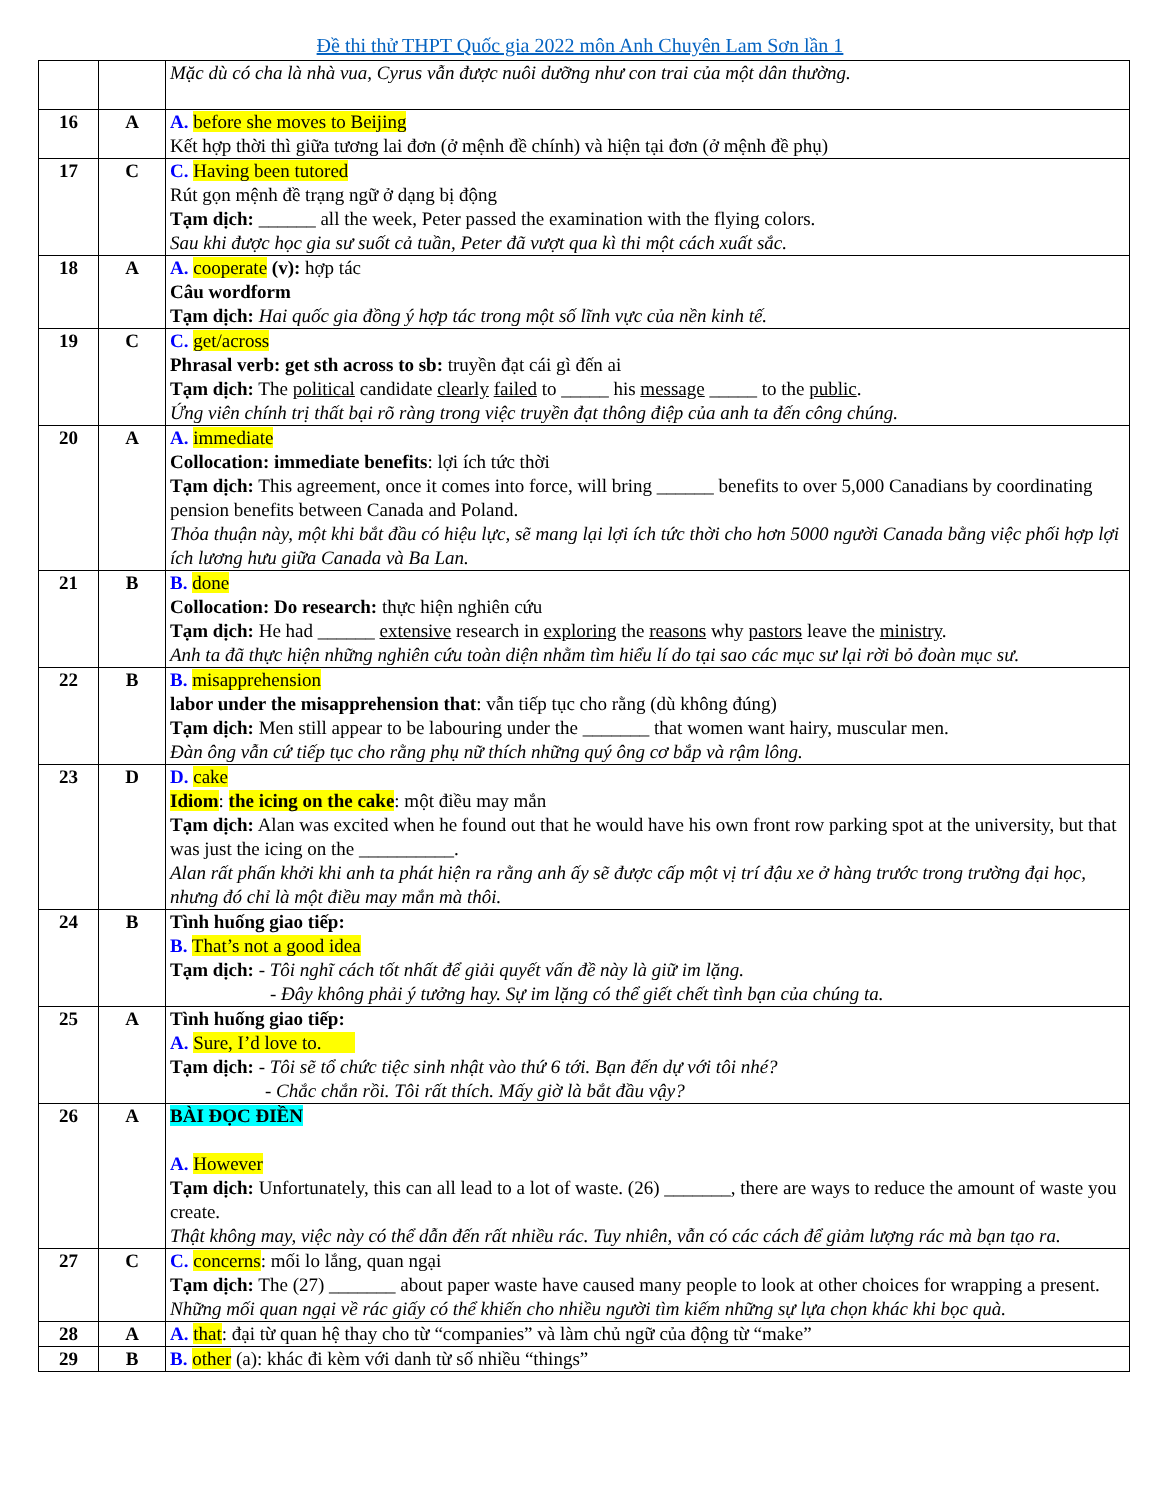Đề thi thử THPT Quốc gia 2022 môn Anh Chuyên Lam Sơn lần 1
| | | Mặc dù có cha là nhà vua, Cyrus vẫn được nuôi dưỡng như con trai của một dân thường. |
| 16 | A | A. before she moves to Beijing Kết hợp thời thì giữa tương lai đơn (ở mệnh đề chính) và hiện tại đơn (ở mệnh đề phụ) |
| 17 | C | C. Having been tutored Rút gọn mệnh đề trạng ngữ ở dạng bị động Tạm dịch: ______ all the week, Peter passed the examination with the flying colors. Sau khi được học gia sư suốt cả tuần, Peter đã vượt qua kì thi một cách xuất sắc. |
| 18 | A | A. cooperate (v): hợp tác Câu wordform Tạm dịch: Hai quốc gia đồng ý hợp tác trong một số lĩnh vực của nền kinh tế. |
| 19 | C | C. get/across Phrasal verb: get sth across to sb: truyền đạt cái gì đến ai Tạm dịch: The political candidate clearly failed to _____ his message _____ to the public . Ứng viên chính trị thất bại rõ ràng trong việc truyền đạt thông điệp của anh ta đến công chúng. |
| 20 | A | A. immediate Collocation: immediate benefits : lợi ích tức thời Tạm dịch: This agreement, once it comes into force, will bring ______ benefits to over 5,000 Canadians by coordinating pension benefits between Canada and Poland. Thỏa thuận này, một khi bắt đầu có hiệu lực, sẽ mang lại lợi ích tức thời cho hơn 5000 người Canada bằng việc phối hợp lợi ích lương hưu giữa Canada và Ba Lan. |
| 21 | B | B. done Collocation: Do research: thực hiện nghiên cứu Tạm dịch: He had ______ extensive research in exploring the reasons why pastors leave the ministry . Anh ta đã thực hiện những nghiên cứu toàn diện nhằm tìm hiểu lí do tại sao các mục sư lại rời bỏ đoàn mục sư. |
| 22 | B | B. misapprehension labor under the misapprehension that : vẫn tiếp tục cho rằng (dù không đúng) Tạm dịch: Men still appear to be labouring under the _______ that women want hairy, muscular men. Đàn ông vẫn cứ tiếp tục cho rằng phụ nữ thích những quý ông cơ bắp và rậm lông. |
| 23 | D | D. cake Idiom : the icing on the cake : một điều may mắn Tạm dịch: Alan was excited when he found out that he would have his own front row parking spot at the university, but that was just the icing on the __________. Alan rất phấn khởi khi anh ta phát hiện ra rằng anh ấy sẽ được cấp một vị trí đậu xe ở hàng trước trong trường đại học, nhưng đó chỉ là một điều may mắn mà thôi. |
| 24 | B | Tình huống giao tiếp: B. That’s not a good idea Tạm dịch: - Tôi nghĩ cách tốt nhất để giải quyết vấn đề này là giữ im lặng. - Đây không phải ý tưởng hay. Sự im lặng có thể giết chết tình bạn của chúng ta. |
| 25 | A | Tình huống giao tiếp: A. Sure, I’d love to. Tạm dịch: - Tôi sẽ tổ chức tiệc sinh nhật vào thứ 6 tới. Bạn đến dự với tôi nhé? - Chắc chắn rồi. Tôi rất thích. Mấy giờ là bắt đầu vậy? |
| 26 | A | BÀI ĐỌC ĐIỀN A. However Tạm dịch: Unfortunately, this can all lead to a lot of waste. (26) _______, there are ways to reduce the amount of waste you create. Thật không may, việc này có thể dẫn đến rất nhiều rác. Tuy nhiên, vẫn có các cách để giảm lượng rác mà bạn tạo ra. |
| 27 | C | C. concerns : mối lo lắng, quan ngại Tạm dịch: The (27) _______ about paper waste have caused many people to look at other choices for wrapping a present. Những mối quan ngại về rác giấy có thể khiến cho nhiều người tìm kiếm những sự lựa chọn khác khi bọc quà. |
| 28 | A | A. that : đại từ quan hệ thay cho từ “companies” và làm chủ ngữ của động từ “make” |
| 29 | B | B. other (a): khác đi kèm với danh từ số nhiều “things” |